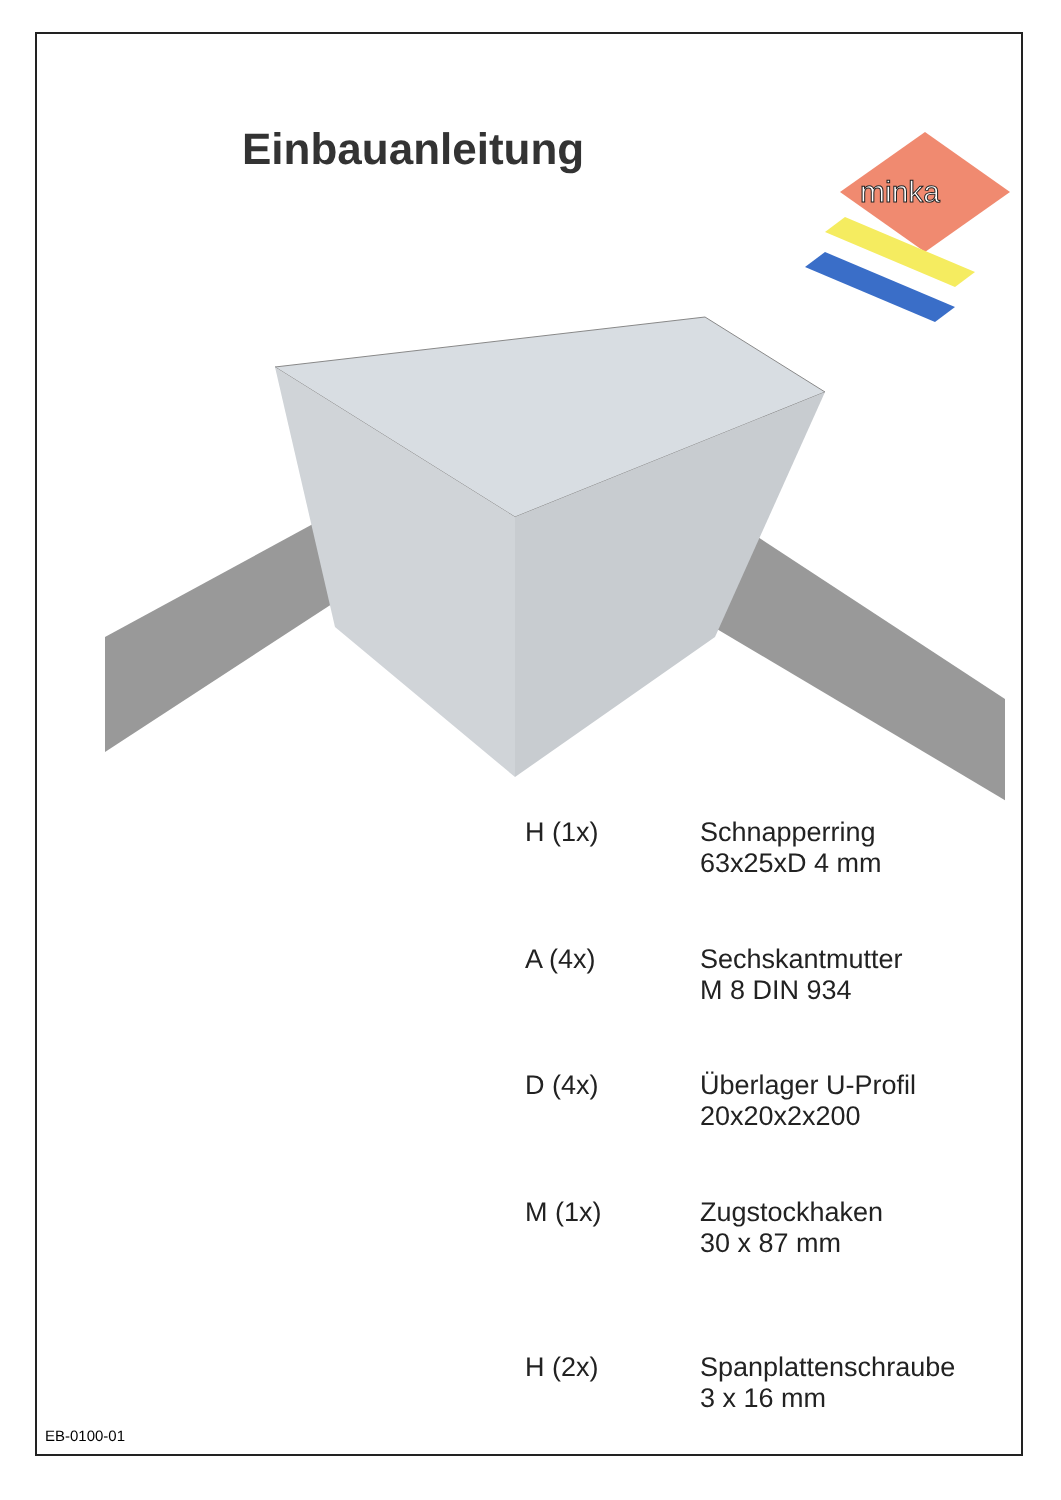Einbauanleitung
minka
H (1x) Schnapperring
63x25xD 4 mm
A (4x) Sechskantmutter
M 8 DIN 934
D (4x) Überlager U-Profil
20x20x2x200
M (1x) Zugstockhaken
30 x 87 mm
H (2x) Spanplattenschraube
3 x 16 mm
EB-0100-01